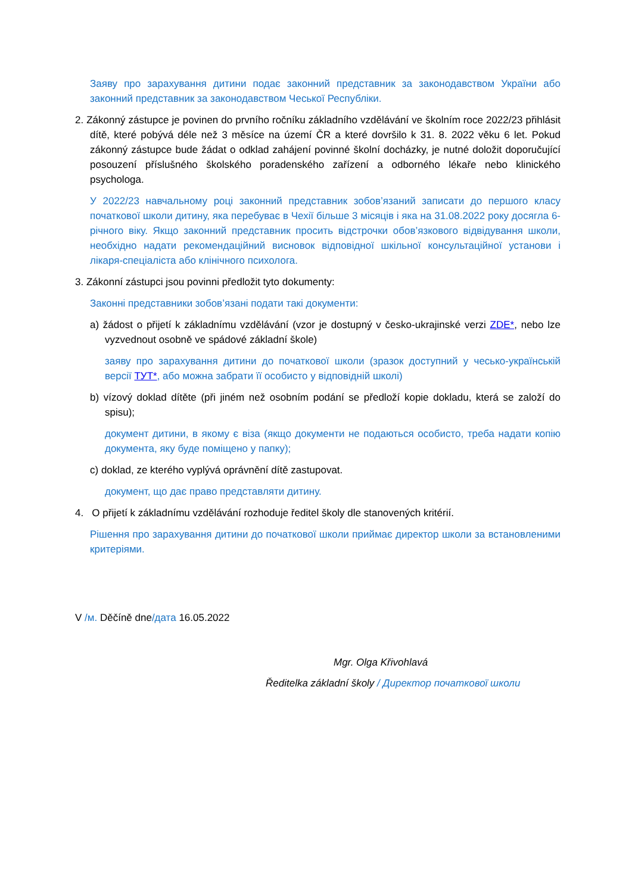Заяву про зарахування дитини подає законний представник за законодавством України або законний представник за законодавством Чеської Республіки.
2. Zákonný zástupce je povinen do prvního ročníku základního vzdělávání ve školním roce 2022/23 přihlásit dítě, které pobývá déle než 3 měsíce na území ČR a které dovršilo k 31. 8. 2022 věku 6 let. Pokud zákonný zástupce bude žádat o odklad zahájení povinné školní docházky, je nutné doložit doporučující posouzení příslušného školského poradenského zařízení a odborného lékaře nebo klinického psychologa.
У 2022/23 навчальному році законний представник зобов’язаний записати до першого класу початкової школи дитину, яка перебуває в Чехії більше 3 місяців і яка на 31.08.2022 року досягла 6-річного віку. Якщо законний представник просить відстрочки обов’язкового відвідування школи, необхідно надати рекомендаційний висновок відповідної шкільної консультаційної установи і лікаря-спеціаліста або клінічного психолога.
3. Zákonní zástupci jsou povinni předložit tyto dokumenty:
Законні представники зобов’язані подати такі документи:
a) žádost o přijetí k základnímu vzdělávání (vzor je dostupný v česko-ukrajinské verzi ZDE*, nebo lze vyzvednout osobně ve spádové základní škole)
заяву про зарахування дитини до початкової школи (зразок доступний у чесько-українській версії ТУТ*, або можна забрати її особисто у відповідній школі)
b) vízový doklad dítěte (při jiném než osobním podání se předloží kopie dokladu, která se založí do spisu);
документ дитини, в якому є віза (якщо документи не подаються особисто, треба надати копію документа, яку буде поміщено у папку);
c) doklad, ze kterého vyplývá oprávnění dítě zastupovat.
документ, що дає право представляти дитину.
4. O přijetí k základnímu vzdělávání rozhoduje ředitel školy dle stanovených kritérií.
Рішення про зарахування дитини до початкової школи приймає директор школи за встановленими критеріями.
V /м. Děčíně dne/дата 16.05.2022
Mgr. Olga Křivohlavá
Ředitelka základní školy / Директор початкової школи